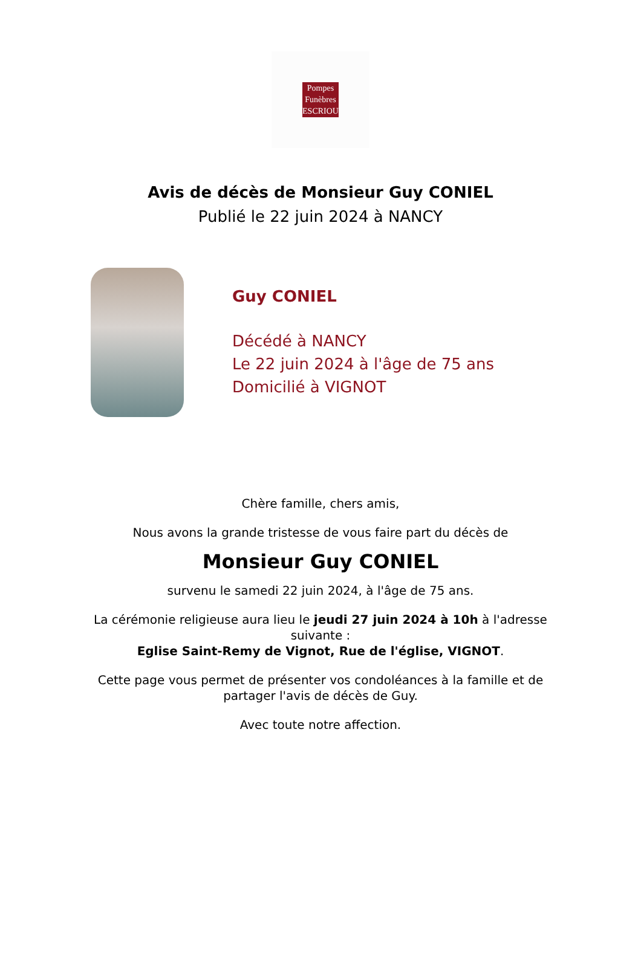Pompes
Funèbres
ESCRIOU
Avis de décès de Monsieur Guy CONIEL
Publié le 22 juin 2024 à NANCY
Guy CONIEL
Décédé à NANCY
Le 22 juin 2024 à l'âge de 75 ans
Domicilié à VIGNOT
Chère famille, chers amis,
Nous avons la grande tristesse de vous faire part du décès de
Monsieur Guy CONIEL
survenu le samedi 22 juin 2024, à l'âge de 75 ans.
La cérémonie religieuse aura lieu le jeudi 27 juin 2024 à 10h à l'adresse suivante :
Eglise Saint-Remy de Vignot, Rue de l'église, VIGNOT.
Cette page vous permet de présenter vos condoléances à la famille et de partager l'avis de décès de Guy.
Avec toute notre affection.